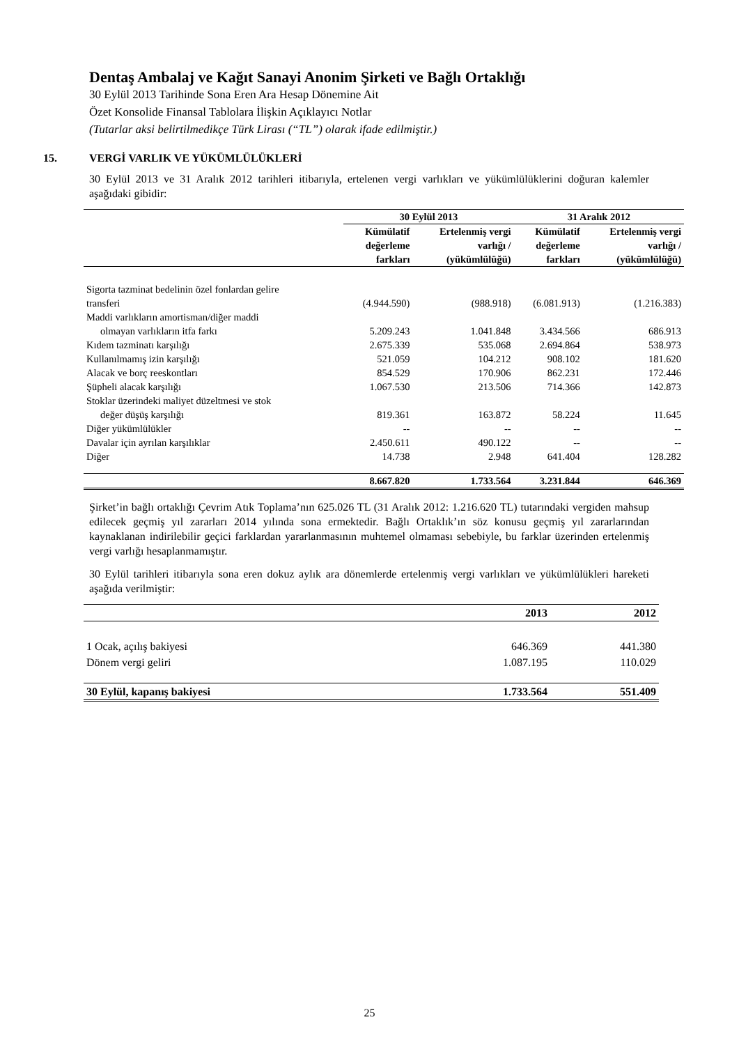Dentaş Ambalaj ve Kağıt Sanayi Anonim Şirketi ve Bağlı Ortaklığı
30 Eylül 2013 Tarihinde Sona Eren Ara Hesap Dönemine Ait
Özet Konsolide Finansal Tablolara İlişkin Açıklayıcı Notlar
(Tutarlar aksi belirtilmedikçe Türk Lirası (“TL”) olarak ifade edilmiştir.)
15. VERGİ VARLIK VE YÜKÜMLÜLÜKLERİ
30 Eylül 2013 ve 31 Aralık 2012 tarihleri itibarıyla, ertelenen vergi varlıkları ve yükümlülüklerini doğuran kalemler aşağıdaki gibidir:
| | 30 Eylül 2013 | | 31 Aralık 2012 | |
| --- | --- | --- | --- | --- |
| | Kümülatif değerleme farkları | Ertelenmiş vergi varlığı / (yükümlülüğü) | Kümülatif değerleme farkları | Ertelenmiş vergi varlığı / (yükümlülüğü) |
| Sigorta tazminat bedelinin özel fonlardan gelire transferi | (4.944.590) | (988.918) | (6.081.913) | (1.216.383) |
| Maddi varlıkların amortisman/diğer maddi olmayan varlıkların itfa farkı | 5.209.243 | 1.041.848 | 3.434.566 | 686.913 |
| Kıdem tazminatı karşılığı | 2.675.339 | 535.068 | 2.694.864 | 538.973 |
| Kullanılmamış izin karşılığı | 521.059 | 104.212 | 908.102 | 181.620 |
| Alacak ve borç reeskontları | 854.529 | 170.906 | 862.231 | 172.446 |
| Şüpheli alacak karşılığı | 1.067.530 | 213.506 | 714.366 | 142.873 |
| Stoklar üzerindeki maliyet düzeltmesi ve stok değer düşüş karşılığı | 819.361 | 163.872 | 58.224 | 11.645 |
| Diğer yükümlülükler | -- | -- | -- | -- |
| Davalar için ayrılan karşılıklar | 2.450.611 | 490.122 | -- | -- |
| Diğer | 14.738 | 2.948 | 641.404 | 128.282 |
| | 8.667.820 | 1.733.564 | 3.231.844 | 646.369 |
Şirket’in bağlı ortaklığı Çevrim Atık Toplama’nın 625.026 TL (31 Aralık 2012: 1.216.620 TL) tutarındaki vergiden mahsup edilecek geçmiş yıl zararları 2014 yılında sona ermektedir. Bağlı Ortaklık’ın söz konusu geçmiş yıl zararlarından kaynaklanan indirilebilir geçici farklardan yararlanmasının muhtemel olmaması sebebiyle, bu farklar üzerinden ertelenmiş vergi varlığı hesaplanmamıştır.
30 Eylül tarihleri itibarıyla sona eren dokuz aylık ara dönemlerde ertelenmiş vergi varlıkları ve yükümlülükleri hareketi aşağıda verilmiştir:
| | 2013 | 2012 |
| --- | --- | --- |
| 1 Ocak, açılış bakiyesi | 646.369 | 441.380 |
| Dönem vergi geliri | 1.087.195 | 110.029 |
| 30 Eylül, kapanış bakiyesi | 1.733.564 | 551.409 |
25